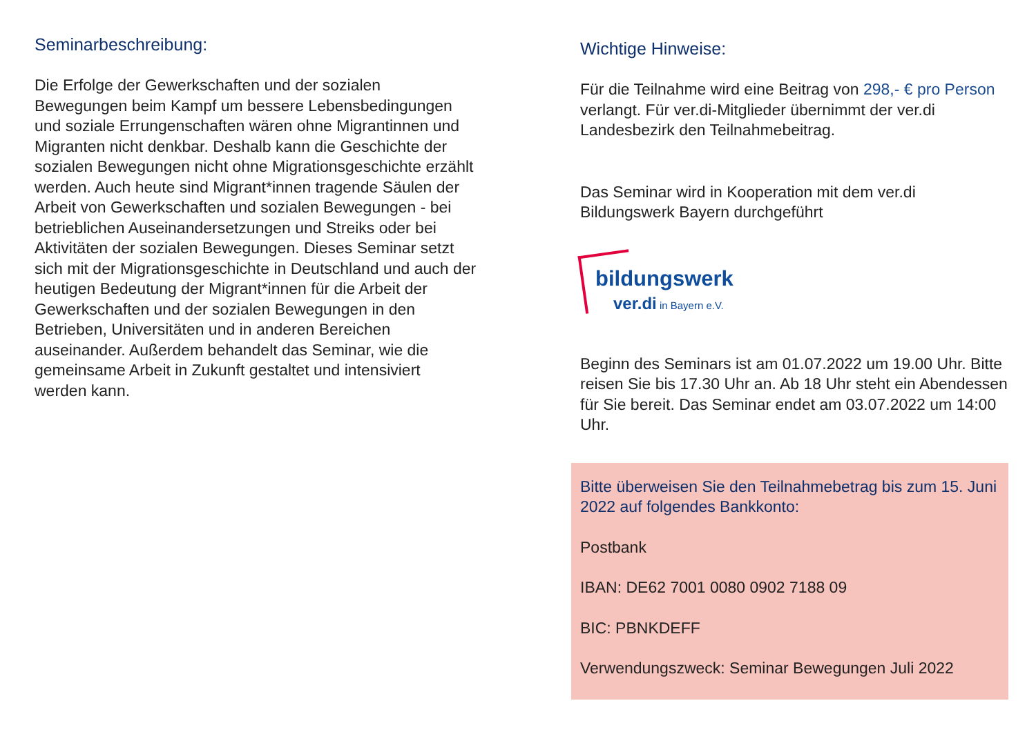Seminarbeschreibung:
Die Erfolge der Gewerkschaften und der sozialen Bewegungen beim Kampf um bessere Lebensbedingungen und soziale Errungenschaften wären ohne Migrantinnen und Migranten nicht denkbar. Deshalb kann die Geschichte der sozialen Bewegungen nicht ohne Migrationsgeschichte erzählt werden. Auch heute sind Migrant*innen tragende Säulen der Arbeit von Gewerkschaften und sozialen Bewegungen - bei betrieblichen Auseinandersetzungen und Streiks oder bei Aktivitäten der sozialen Bewegungen. Dieses Seminar setzt sich mit der Migrationsgeschichte in Deutschland und auch der heutigen Bedeutung der Migrant*innen für die Arbeit der Gewerkschaften und der sozialen Bewegungen in den Betrieben, Universitäten und in anderen Bereichen auseinander. Außerdem behandelt das Seminar, wie die gemeinsame Arbeit in Zukunft gestaltet und intensiviert werden kann.
Wichtige Hinweise:
Für die Teilnahme wird eine Beitrag von 298,- € pro Person verlangt. Für ver.di-Mitglieder übernimmt der ver.di Landesbezirk den Teilnahmebeitrag.
Das Seminar wird in Kooperation mit dem ver.di Bildungswerk Bayern durchgeführt
bildungswerk
ver.di in Bayern e.V.
Beginn des Seminars ist am 01.07.2022 um 19.00 Uhr. Bitte reisen Sie bis 17.30 Uhr an. Ab 18 Uhr steht ein Abendessen für Sie bereit. Das Seminar endet am 03.07.2022 um 14:00 Uhr.
Bitte überweisen Sie den Teilnahmebetrag bis zum 15. Juni 2022 auf folgendes Bankkonto:
Postbank
IBAN: DE62 7001 0080 0902 7188 09
BIC: PBNKDEFF
Verwendungszweck: Seminar Bewegungen Juli 2022